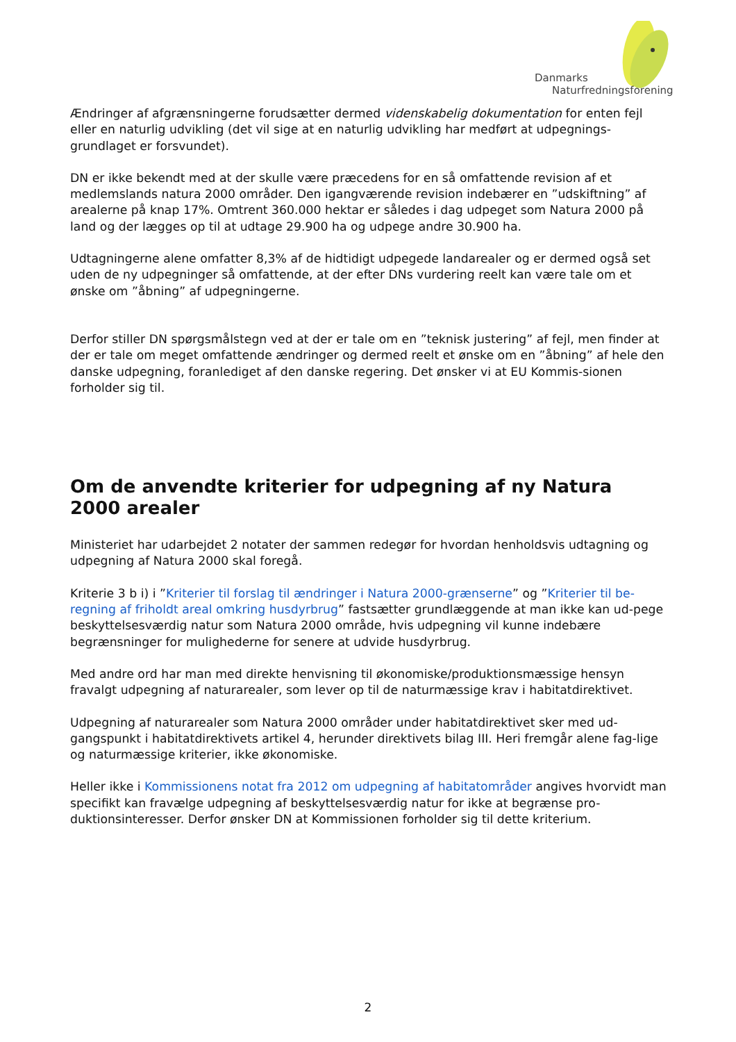Danmarks
Naturfredningsforening
Ændringer af afgrænsningerne forudsætter dermed videnskabelig dokumentation for enten fejl eller en naturlig udvikling (det vil sige at en naturlig udvikling har medført at udpegnings-grundlaget er forsvundet).
DN er ikke bekendt med at der skulle være præcedens for en så omfattende revision af et medlemslands natura 2000 områder. Den igangværende revision indebærer en ”udskiftning” af arealerne på knap 17%. Omtrent 360.000 hektar er således i dag udpeget som Natura 2000 på land og der lægges op til at udtage 29.900 ha og udpege andre 30.900 ha.
Udtagningerne alene omfatter 8,3% af de hidtidigt udpegede landarealer og er dermed også set uden de ny udpegninger så omfattende, at der efter DNs vurdering reelt kan være tale om et ønske om ”åbning” af udpegningerne.
Derfor stiller DN spørgsmålstegn ved at der er tale om en ”teknisk justering” af fejl, men finder at der er tale om meget omfattende ændringer og dermed reelt et ønske om en ”åbning” af hele den danske udpegning, foranlediget af den danske regering. Det ønsker vi at EU Kommis-sionen forholder sig til.
Om de anvendte kriterier for udpegning af ny Natura 2000 arealer
Ministeriet har udarbejdet 2 notater der sammen redegør for hvordan henholdsvis udtagning og udpegning af Natura 2000 skal foregå.
Kriterie 3 b i) i ”Kriterier til forslag til ændringer i Natura 2000-grænserne” og ”Kriterier til be-regning af friholdt areal omkring husdyrbrug” fastsætter grundlæggende at man ikke kan ud-pege beskyttelsesværdig natur som Natura 2000 område, hvis udpegning vil kunne indebære begrænsninger for mulighederne for senere at udvide husdyrbrug.
Med andre ord har man med direkte henvisning til økonomiske/produktionsmæssige hensyn fravalgt udpegning af naturarealer, som lever op til de naturmæssige krav i habitatdirektivet.
Udpegning af naturarealer som Natura 2000 områder under habitatdirektivet sker med ud-gangspunkt i habitatdirektivets artikel 4, herunder direktivets bilag III. Heri fremgår alene fag-lige og naturmæssige kriterier, ikke økonomiske.
Heller ikke i Kommissionens notat fra 2012 om udpegning af habitatområder angives hvorvidt man specifikt kan fravælge udpegning af beskyttelsesværdig natur for ikke at begrænse pro-duktionsinteresser. Derfor ønsker DN at Kommissionen forholder sig til dette kriterium.
2